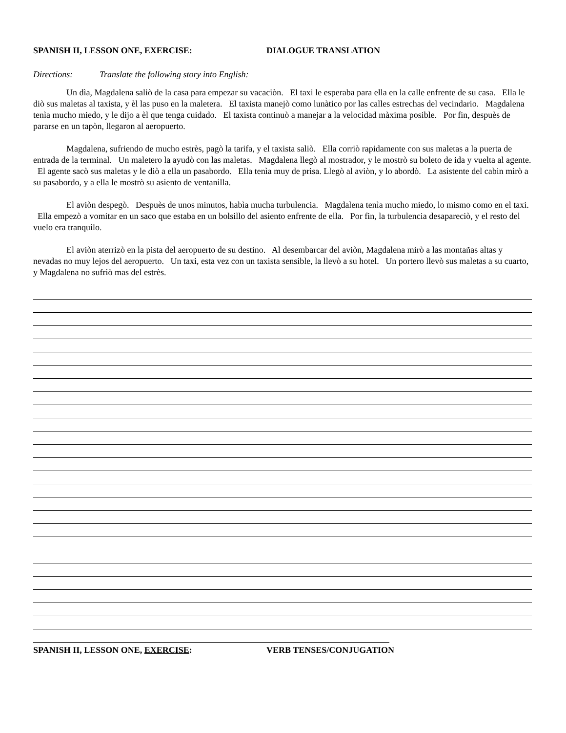SPANISH II, LESSON ONE, EXERCISE: DIALOGUE TRANSLATION
Directions: Translate the following story into English:
Un dìa, Magdalena saliò de la casa para empezar su vacaciòn. El taxi le esperaba para ella en la calle enfrente de su casa. Ella le diò sus maletas al taxista, y èl las puso en la maletera. El taxista manejò como lunàtico por las calles estrechas del vecindario. Magdalena tenìa mucho miedo, y le dijo a èl que tenga cuidado. El taxista continuò a manejar a la velocidad màxima posible. Por fin, despuès de pararse en un tapòn, llegaron al aeropuerto.
Magdalena, sufriendo de mucho estrès, pagò la tarifa, y el taxista saliò. Ella corriò rapidamente con sus maletas a la puerta de entrada de la terminal. Un maletero la ayudò con las maletas. Magdalena llegò al mostrador, y le mostrò su boleto de ida y vuelta al agente. El agente sacò sus maletas y le diò a ella un pasabordo. Ella tenìa muy de prisa. Llegò al aviòn, y lo abordò. La asistente del cabin mirò a su pasabordo, y a ella le mostrò su asiento de ventanilla.
El aviòn despegò. Despuès de unos minutos, habìa mucha turbulencia. Magdalena tenìa mucho miedo, lo mismo como en el taxi. Ella empezò a vomitar en un saco que estaba en un bolsillo del asiento enfrente de ella. Por fin, la turbulencia desapareciò, y el resto del vuelo era tranquilo.
El aviòn aterrizò en la pista del aeropuerto de su destino. Al desembarcar del aviòn, Magdalena mirò a las montañas altas y nevadas no muy lejos del aeropuerto. Un taxi, esta vez con un taxista sensible, la llevò a su hotel. Un portero llevò sus maletas a su cuarto, y Magdalena no sufriò mas del estrès.
SPANISH II, LESSON ONE, EXERCISE: VERB TENSES/CONJUGATION